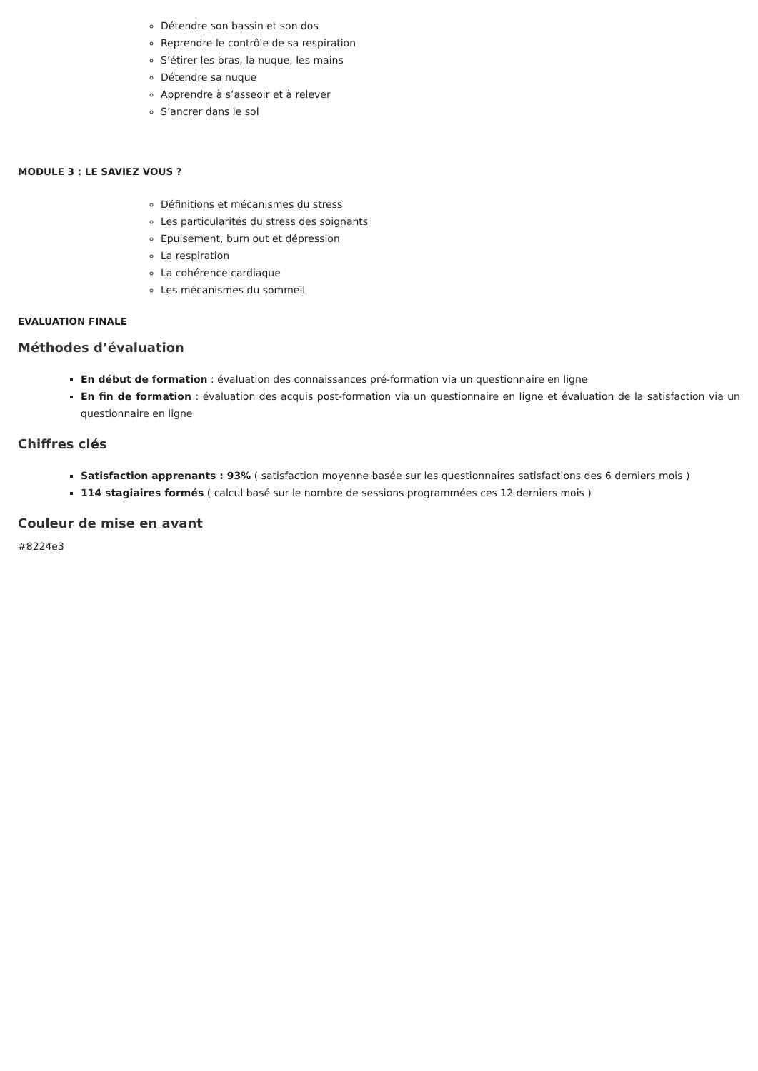Détendre son bassin et son dos
Reprendre le contrôle de sa respiration
S’étirer les bras, la nuque, les mains
Détendre sa nuque
Apprendre à s’asseoir et à relever
S’ancrer dans le sol
MODULE 3 : LE SAVIEZ VOUS ?
Définitions et mécanismes du stress
Les particularités du stress des soignants
Epuisement, burn out et dépression
La respiration
La cohérence cardiaque
Les mécanismes du sommeil
EVALUATION FINALE
Méthodes d’évaluation
En début de formation : évaluation des connaissances pré-formation via un questionnaire en ligne
En fin de formation : évaluation des acquis post-formation via un questionnaire en ligne et évaluation de la satisfaction via un questionnaire en ligne
Chiffres clés
Satisfaction apprenants : 93% ( satisfaction moyenne basée sur les questionnaires satisfactions des 6 derniers mois )
114 stagiaires formés ( calcul basé sur le nombre de sessions programmées ces 12 derniers mois )
Couleur de mise en avant
#8224e3